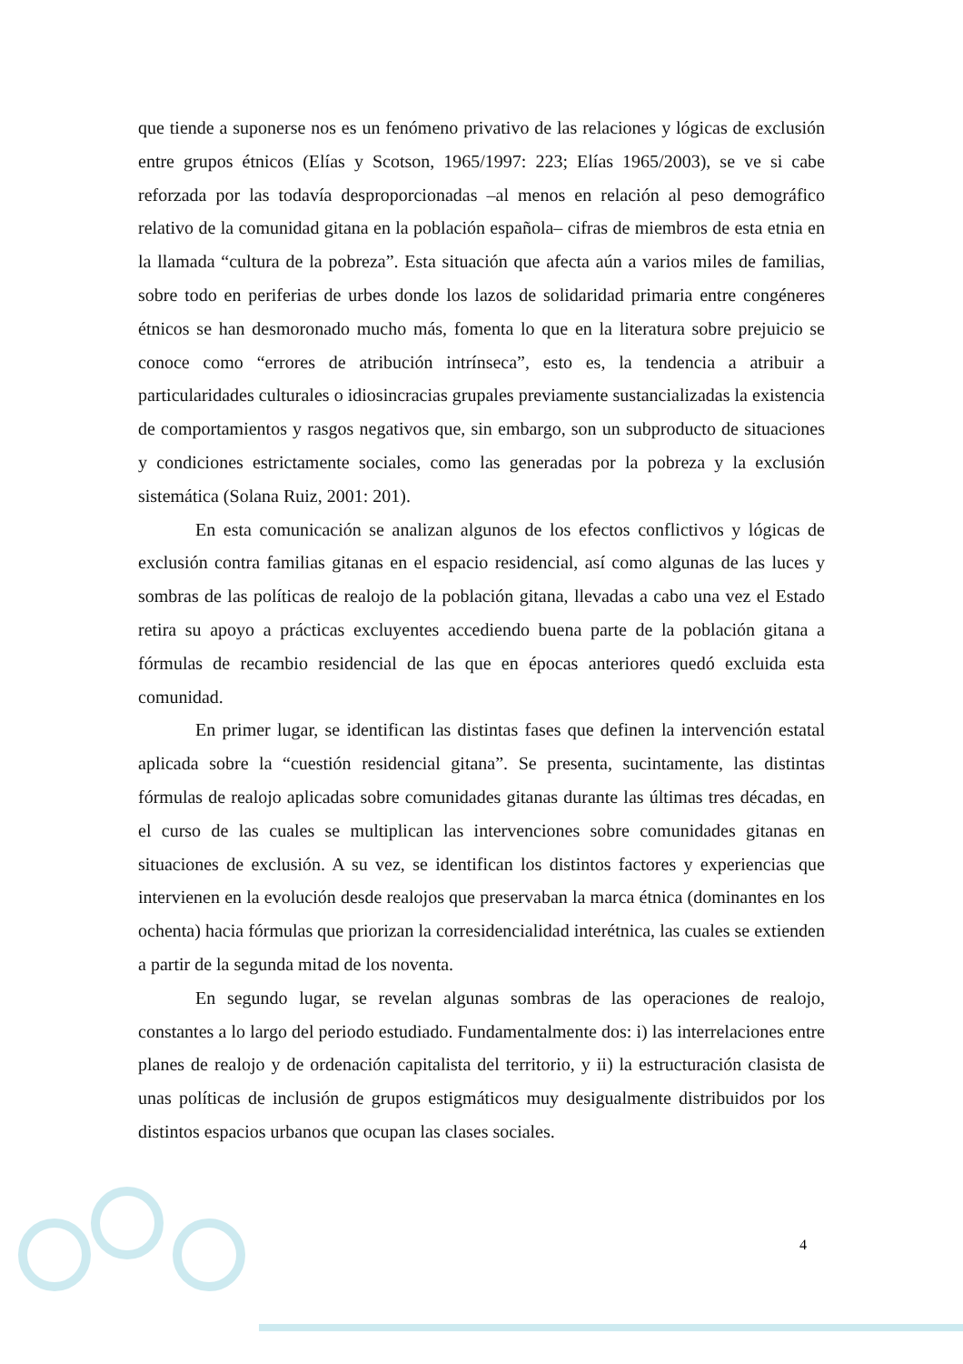que tiende a suponerse nos es un fenómeno privativo de las relaciones y lógicas de exclusión entre grupos étnicos (Elías y Scotson, 1965/1997: 223; Elías 1965/2003), se ve si cabe reforzada por las todavía desproporcionadas –al menos en relación al peso demográfico relativo de la comunidad gitana en la población española– cifras de miembros de esta etnia en la llamada “cultura de la pobreza”. Esta situación que afecta aún a varios miles de familias, sobre todo en periferias de urbes donde los lazos de solidaridad primaria entre congéneres étnicos se han desmoronado mucho más, fomenta lo que en la literatura sobre prejuicio se conoce como “errores de atribución intrínseca”, esto es, la tendencia a atribuir a particularidades culturales o idiosincracias grupales previamente sustancializadas la existencia de comportamientos y rasgos negativos que, sin embargo, son un subproducto de situaciones y condiciones estrictamente sociales, como las generadas por la pobreza y la exclusión sistemática (Solana Ruiz, 2001: 201).
En esta comunicación se analizan algunos de los efectos conflictivos y lógicas de exclusión contra familias gitanas en el espacio residencial, así como algunas de las luces y sombras de las políticas de realojo de la población gitana, llevadas a cabo una vez el Estado retira su apoyo a prácticas excluyentes accediendo buena parte de la población gitana a fórmulas de recambio residencial de las que en épocas anteriores quedó excluida esta comunidad.
En primer lugar, se identifican las distintas fases que definen la intervención estatal aplicada sobre la “cuestión residencial gitana”. Se presenta, sucintamente, las distintas fórmulas de realojo aplicadas sobre comunidades gitanas durante las últimas tres décadas, en el curso de las cuales se multiplican las intervenciones sobre comunidades gitanas en situaciones de exclusión. A su vez, se identifican los distintos factores y experiencias que intervienen en la evolución desde realojos que preservaban la marca étnica (dominantes en los ochenta) hacia fórmulas que priorizan la corresidencialidad interétnica, las cuales se extienden a partir de la segunda mitad de los noventa.
En segundo lugar, se revelan algunas sombras de las operaciones de realojo, constantes a lo largo del periodo estudiado. Fundamentalmente dos: i) las interrelaciones entre planes de realojo y de ordenación capitalista del territorio, y ii) la estructuración clasista de unas políticas de inclusión de grupos estigmáticos muy desigualmente distribuidos por los distintos espacios urbanos que ocupan las clases sociales.
4